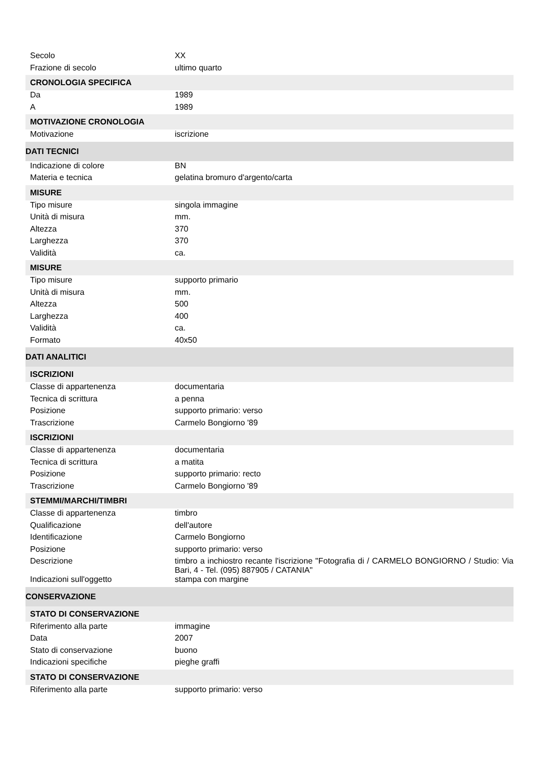| Secolo | XX |
| Frazione di secolo | ultimo quarto |
| CRONOLOGIA SPECIFICA | |
| Da | 1989 |
| A | 1989 |
| MOTIVAZIONE CRONOLOGIA | |
| Motivazione | iscrizione |
| DATI TECNICI | |
| Indicazione di colore | BN |
| Materia e tecnica | gelatina bromuro d'argento/carta |
| MISURE | |
| Tipo misure | singola immagine |
| Unità di misura | mm. |
| Altezza | 370 |
| Larghezza | 370 |
| Validità | ca. |
| MISURE | |
| Tipo misure | supporto primario |
| Unità di misura | mm. |
| Altezza | 500 |
| Larghezza | 400 |
| Validità | ca. |
| Formato | 40x50 |
| DATI ANALITICI | |
| ISCRIZIONI | |
| Classe di appartenenza | documentaria |
| Tecnica di scrittura | a penna |
| Posizione | supporto primario: verso |
| Trascrizione | Carmelo Bongiorno '89 |
| ISCRIZIONI | |
| Classe di appartenenza | documentaria |
| Tecnica di scrittura | a matita |
| Posizione | supporto primario: recto |
| Trascrizione | Carmelo Bongiorno '89 |
| STEMMI/MARCHI/TIMBRI | |
| Classe di appartenenza | timbro |
| Qualificazione | dell'autore |
| Identificazione | Carmelo Bongiorno |
| Posizione | supporto primario: verso |
| Descrizione | timbro a inchiostro recante l'iscrizione "Fotografia di / CARMELO BONGIORNO / Studio: Via Bari, 4 - Tel. (095) 887905 / CATANIA" |
| Indicazioni sull'oggetto | stampa con margine |
| CONSERVAZIONE | |
| STATO DI CONSERVAZIONE | |
| Riferimento alla parte | immagine |
| Data | 2007 |
| Stato di conservazione | buono |
| Indicazioni specifiche | pieghe graffi |
| STATO DI CONSERVAZIONE | |
| Riferimento alla parte | supporto primario: verso |